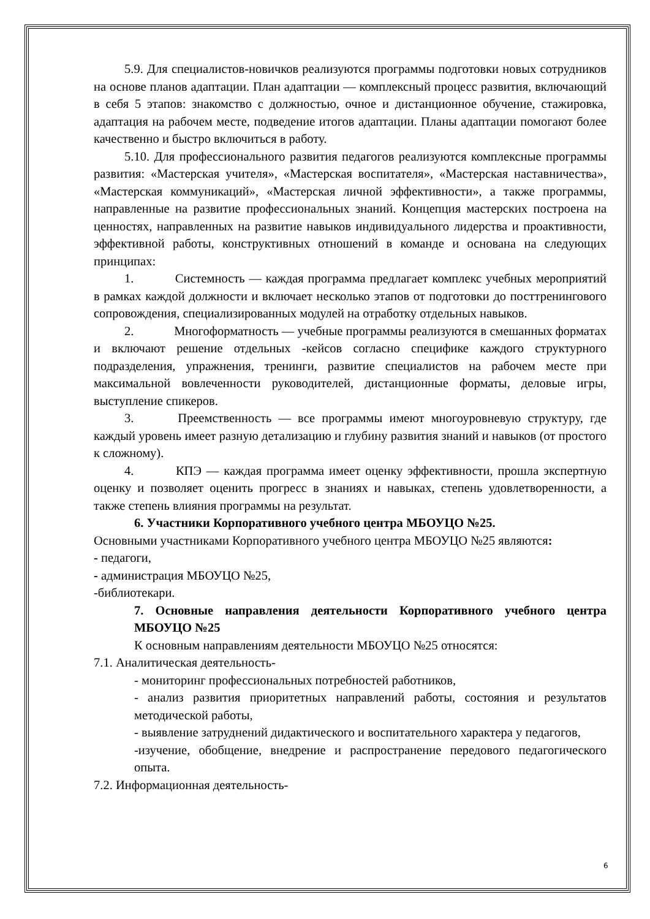5.9. Для специалистов-новичков реализуются программы подготовки новых сотрудников на основе планов адаптации. План адаптации — комплексный процесс развития, включающий в себя 5 этапов: знакомство с должностью, очное и дистанционное обучение, стажировка, адаптация на рабочем месте, подведение итогов адаптации. Планы адаптации помогают более качественно и быстро включиться в работу.
5.10. Для профессионального развития педагогов реализуются комплексные программы развития: «Мастерская учителя», «Мастерская воспитателя», «Мастерская наставничества», «Мастерская коммуникаций», «Мастерская личной эффективности», а также программы, направленные на развитие профессиональных знаний. Концепция мастерских построена на ценностях, направленных на развитие навыков индивидуального лидерства и проактивности, эффективной работы, конструктивных отношений в команде и основана на следующих принципах:
1. Системность — каждая программа предлагает комплекс учебных мероприятий в рамках каждой должности и включает несколько этапов от подготовки до посттренингового сопровождения, специализированных модулей на отработку отдельных навыков.
2. Многоформатность — учебные программы реализуются в смешанных форматах и включают решение отдельных -кейсов согласно специфике каждого структурного подразделения, упражнения, тренинги, развитие специалистов на рабочем месте при максимальной вовлеченности руководителей, дистанционные форматы, деловые игры, выступление спикеров.
3. Преемственность — все программы имеют многоуровневую структуру, где каждый уровень имеет разную детализацию и глубину развития знаний и навыков (от простого к сложному).
4. КПЭ — каждая программа имеет оценку эффективности, прошла экспертную оценку и позволяет оценить прогресс в знаниях и навыках, степень удовлетворенности, а также степень влияния программы на результат.
6. Участники Корпоративного учебного центра МБОУЦО №25.
Основными участниками Корпоративного учебного центра МБОУЦО №25 являются:
- педагоги,
- администрация МБОУЦО №25,
-библиотекари.
7. Основные направления деятельности Корпоративного учебного центра МБОУЦО №25
К основным направлениям деятельности МБОУЦО №25 относятся:
7.1. Аналитическая деятельность-
- мониторинг профессиональных потребностей работников,
- анализ развития приоритетных направлений работы, состояния и результатов методической работы,
- выявление затруднений дидактического и воспитательного характера у педагогов,
-изучение, обобщение, внедрение и распространение передового педагогического опыта.
7.2. Информационная деятельность-
6